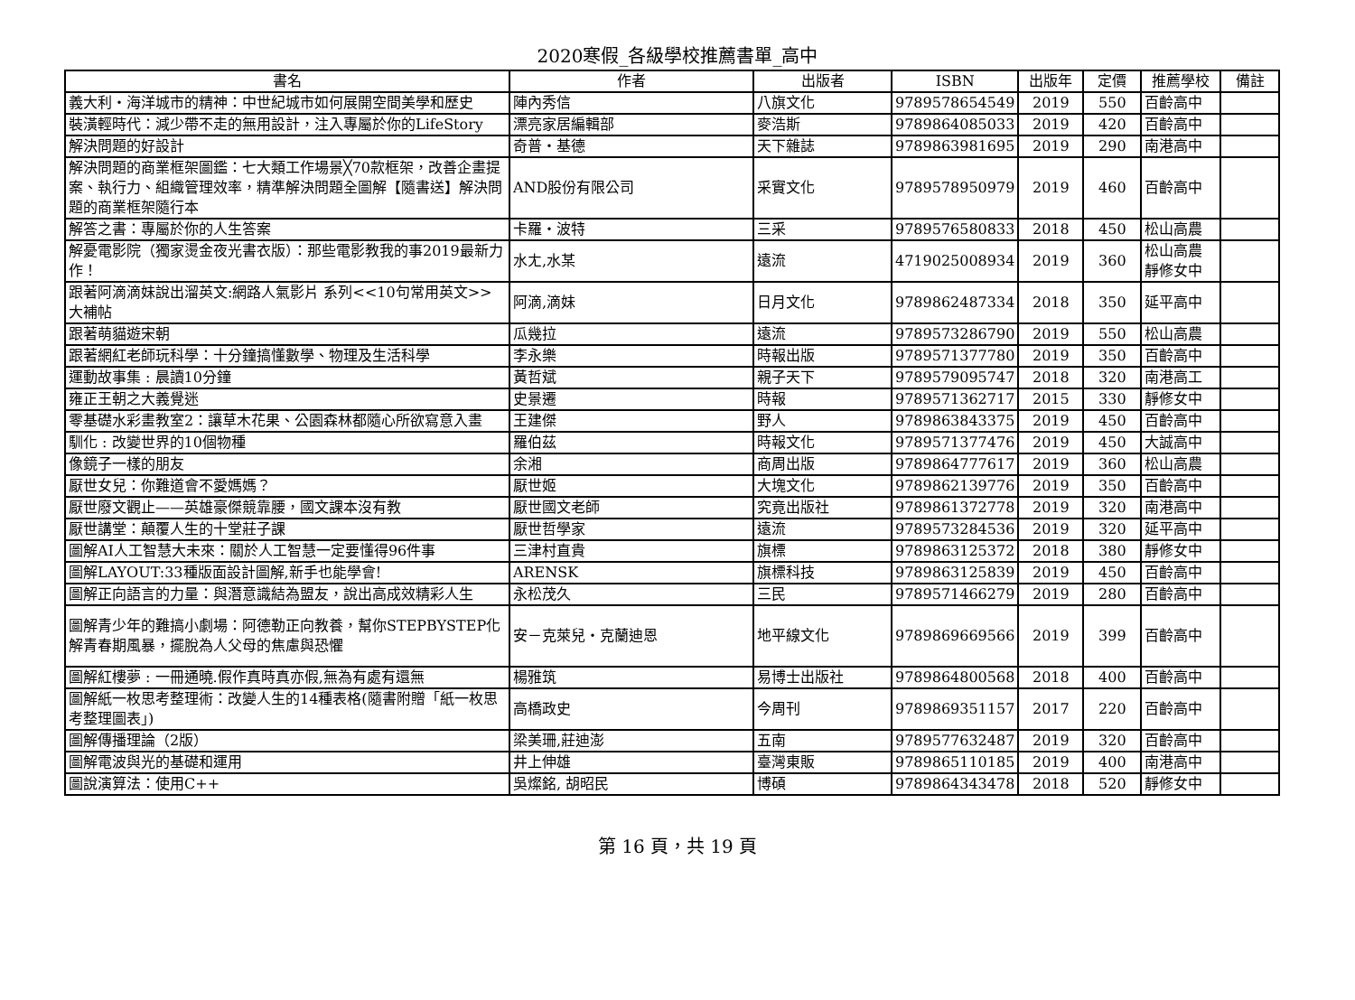2020寒假_各級學校推薦書單_高中
| 書名 | 作者 | 出版者 | ISBN | 出版年 | 定價 | 推薦學校 | 備註 |
| --- | --- | --- | --- | --- | --- | --- | --- |
| 義大利・海洋城市的精神：中世紀城市如何展開空間美學和歷史 | 陣內秀信 | 八旗文化 | 9789578654549 | 2019 | 550 | 百齡高中 | |
| 裝潢輕時代：減少帶不走的無用設計，注入專屬於你的LifeStory | 漂亮家居編輯部 | 麥浩斯 | 9789864085033 | 2019 | 420 | 百齡高中 | |
| 解決問題的好設計 | 奇普・基德 | 天下雜誌 | 9789863981695 | 2019 | 290 | 南港高中 | |
| 解決問題的商業框架圖鑑：七大類工作場景╳70款框架，改善企畫提案、執行力、組織管理效率，精準解決問題全圖解【隨書送】解決問題的商業框架隨行本 | AND股份有限公司 | 采實文化 | 9789578950979 | 2019 | 460 | 百齡高中 | |
| 解答之書：專屬於你的人生答案 | 卡羅・波特 | 三采 | 9789576580833 | 2018 | 450 | 松山高農 | |
| 解憂電影院（獨家燙金夜光書衣版）：那些電影教我的事2019最新力作！ | 水ㄤ,水某 | 遠流 | 4719025008934 | 2019 | 360 | 松山高農 靜修女中 | |
| 跟著阿滴滴妹說出溜英文:網路人氣影片 系列<<10句常用英文>>大補帖 | 阿滴,滴妹 | 日月文化 | 9789862487334 | 2018 | 350 | 延平高中 | |
| 跟著萌貓遊宋朝 | 瓜幾拉 | 遠流 | 9789573286790 | 2019 | 550 | 松山高農 | |
| 跟著網紅老師玩科學：十分鐘搞懂數學、物理及生活科學 | 李永樂 | 時報出版 | 9789571377780 | 2019 | 350 | 百齡高中 | |
| 運動故事集 : 晨讀10分鐘 | 黃哲斌 | 親子天下 | 9789579095747 | 2018 | 320 | 南港高工 | |
| 雍正王朝之大義覺迷 | 史景遷 | 時報 | 9789571362717 | 2015 | 330 | 靜修女中 | |
| 零基礎水彩畫教室2：讓草木花果、公園森林都隨心所欲寫意入畫 | 王建傑 | 野人 | 9789863843375 | 2019 | 450 | 百齡高中 | |
| 馴化 : 改變世界的10個物種 | 羅伯茲 | 時報文化 | 9789571377476 | 2019 | 450 | 大誠高中 | |
| 像鏡子一樣的朋友 | 余湘 | 商周出版 | 9789864777617 | 2019 | 360 | 松山高農 | |
| 厭世女兒：你難道會不愛媽媽？ | 厭世姬 | 大塊文化 | 9789862139776 | 2019 | 350 | 百齡高中 | |
| 厭世廢文觀止——英雄豪傑競靠腰，國文課本沒有教 | 厭世國文老師 | 究竟出版社 | 9789861372778 | 2019 | 320 | 南港高中 | |
| 厭世講堂：顛覆人生的十堂莊子課 | 厭世哲學家 | 遠流 | 9789573284536 | 2019 | 320 | 延平高中 | |
| 圖解AI人工智慧大未來：關於人工智慧一定要懂得96件事 | 三津村直貴 | 旗標 | 9789863125372 | 2018 | 380 | 靜修女中 | |
| 圖解LAYOUT:33種版面設計圖解,新手也能學會! | ARENSK | 旗標科技 | 9789863125839 | 2019 | 450 | 百齡高中 | |
| 圖解正向語言的力量：與潛意識結為盟友，說出高成效精彩人生 | 永松茂久 | 三民 | 9789571466279 | 2019 | 280 | 百齡高中 | |
| 圖解青少年的難搞小劇場：阿德勒正向教養，幫你STEPBYSTEP化解青春期風暴，擺脫為人父母的焦慮與恐懼 | 安－克萊兒・克蘭迪恩 | 地平線文化 | 9789869669566 | 2019 | 399 | 百齡高中 | |
| 圖解紅樓夢 : 一冊通曉.假作真時真亦假,無為有處有還無 | 楊雅筑 | 易博士出版社 | 9789864800568 | 2018 | 400 | 百齡高中 | |
| 圖解紙一枚思考整理術：改變人生的14種表格(隨書附贈「紙一枚思考整理圖表」) | 高橋政史 | 今周刊 | 9789869351157 | 2017 | 220 | 百齡高中 | |
| 圖解傳播理論（2版） | 梁美珊,莊迪澎 | 五南 | 9789577632487 | 2019 | 320 | 百齡高中 | |
| 圖解電波與光的基礎和運用 | 井上伸雄 | 臺灣東販 | 9789865110185 | 2019 | 400 | 南港高中 | |
| 圖說演算法：使用C++ | 吳燦銘, 胡昭民 | 博碩 | 9789864343478 | 2018 | 520 | 靜修女中 | |
第 16 頁，共 19 頁